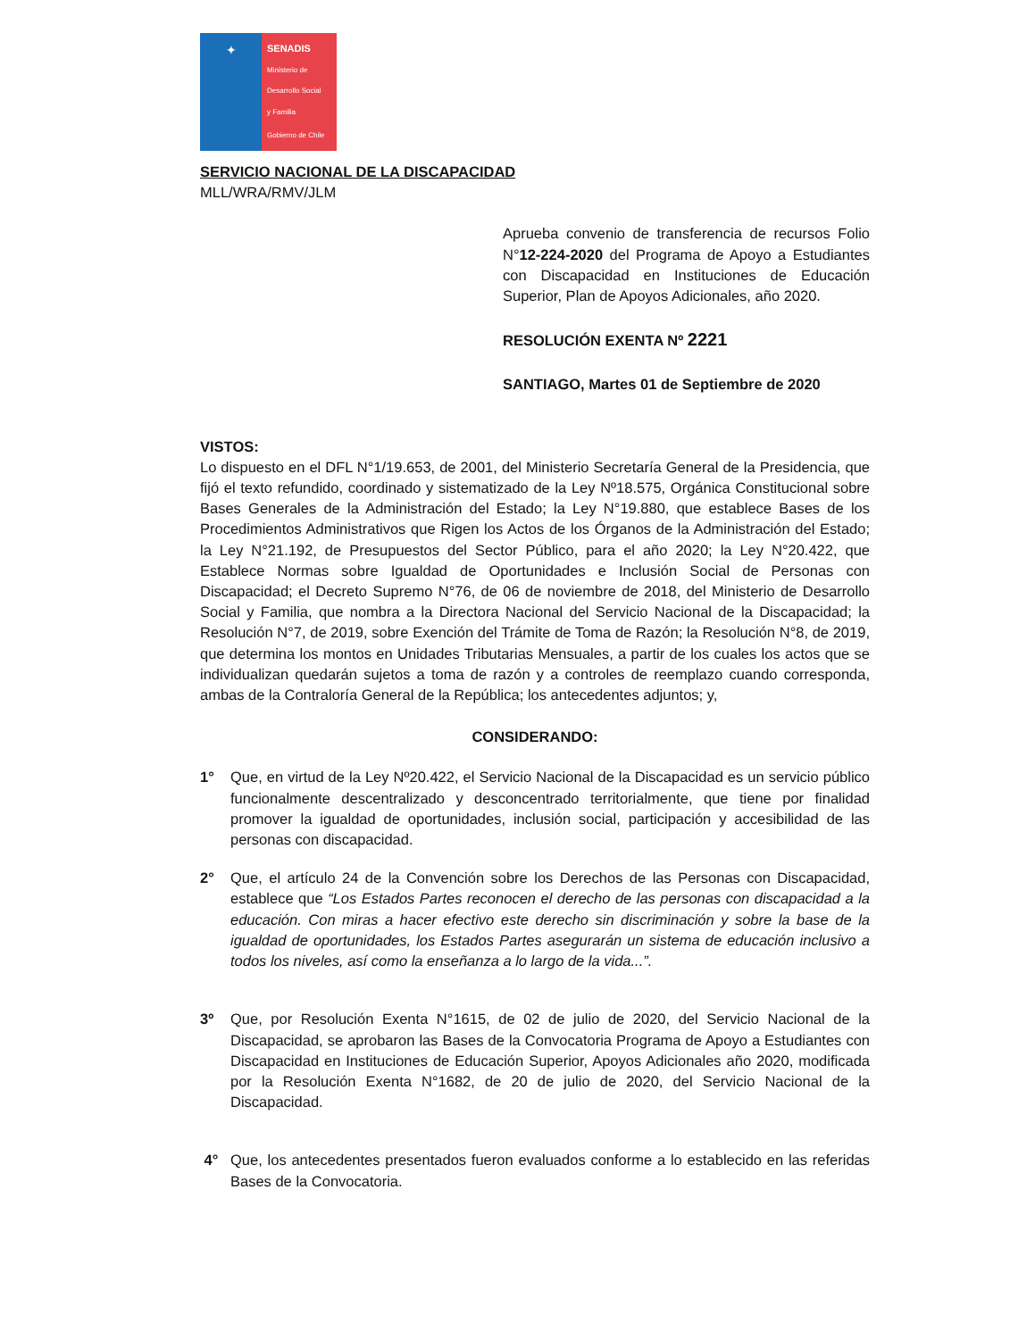✦
SENADIS
Ministerio de
Desarrollo Social
y Familia
Gobierno de Chile
SERVICIO NACIONAL DE LA DISCAPACIDAD
MLL/WRA/RMV/JLM
Aprueba convenio de transferencia de recursos Folio N°12-224-2020 del Programa de Apoyo a Estudiantes con Discapacidad en Instituciones de Educación Superior, Plan de Apoyos Adicionales, año 2020.
RESOLUCIÓN EXENTA Nº 2221
SANTIAGO, Martes 01 de Septiembre de 2020
VISTOS:
Lo dispuesto en el DFL N°1/19.653, de 2001, del Ministerio Secretaría General de la Presidencia, que fijó el texto refundido, coordinado y sistematizado de la Ley Nº18.575, Orgánica Constitucional sobre Bases Generales de la Administración del Estado; la Ley N°19.880, que establece Bases de los Procedimientos Administrativos que Rigen los Actos de los Órganos de la Administración del Estado; la Ley N°21.192, de Presupuestos del Sector Público, para el año 2020; la Ley N°20.422, que Establece Normas sobre Igualdad de Oportunidades e Inclusión Social de Personas con Discapacidad; el Decreto Supremo N°76, de 06 de noviembre de 2018, del Ministerio de Desarrollo Social y Familia, que nombra a la Directora Nacional del Servicio Nacional de la Discapacidad; la Resolución N°7, de 2019, sobre Exención del Trámite de Toma de Razón; la Resolución N°8, de 2019, que determina los montos en Unidades Tributarias Mensuales, a partir de los cuales los actos que se individualizan quedarán sujetos a toma de razón y a controles de reemplazo cuando corresponda, ambas de la Contraloría General de la República; los antecedentes adjuntos; y,
CONSIDERANDO:
1° Que, en virtud de la Ley Nº20.422, el Servicio Nacional de la Discapacidad es un servicio público funcionalmente descentralizado y desconcentrado territorialmente, que tiene por finalidad promover la igualdad de oportunidades, inclusión social, participación y accesibilidad de las personas con discapacidad.
2° Que, el artículo 24 de la Convención sobre los Derechos de las Personas con Discapacidad, establece que “Los Estados Partes reconocen el derecho de las personas con discapacidad a la educación. Con miras a hacer efectivo este derecho sin discriminación y sobre la base de la igualdad de oportunidades, los Estados Partes asegurarán un sistema de educación inclusivo a todos los niveles, así como la enseñanza a lo largo de la vida...”.
3º Que, por Resolución Exenta N°1615, de 02 de julio de 2020, del Servicio Nacional de la Discapacidad, se aprobaron las Bases de la Convocatoria Programa de Apoyo a Estudiantes con Discapacidad en Instituciones de Educación Superior, Apoyos Adicionales año 2020, modificada por la Resolución Exenta N°1682, de 20 de julio de 2020, del Servicio Nacional de la Discapacidad.
4° Que, los antecedentes presentados fueron evaluados conforme a lo establecido en las referidas Bases de la Convocatoria.